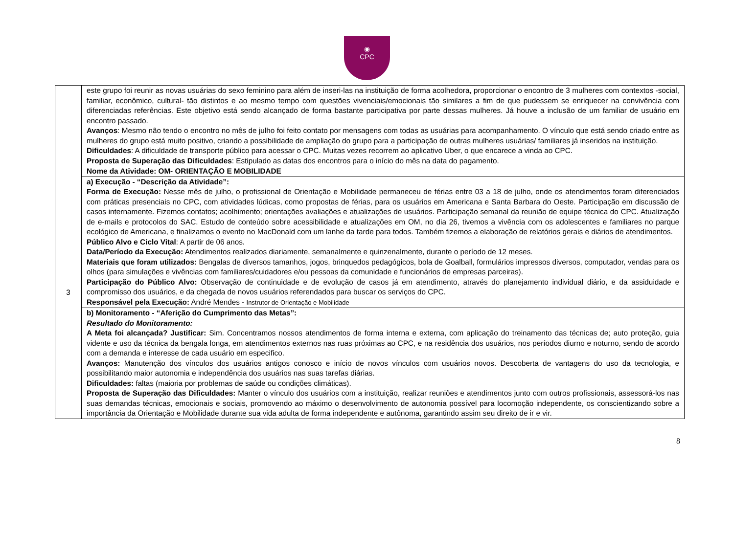◉
CPC
| | este grupo foi reunir as novas usuárias do sexo feminino para além de inseri-las na instituição de forma acolhedora, proporcionar o encontro de 3 mulheres com contextos -social, familiar, econômico, cultural- tão distintos e ao mesmo tempo com questões vivenciais/emocionais tão similares a fim de que pudessem se enriquecer na convivência com diferenciadas referências. Este objetivo está sendo alcançado de forma bastante participativa por parte dessas mulheres. Já houve a inclusão de um familiar de usuário em encontro passado. Avanços : Mesmo não tendo o encontro no mês de julho foi feito contato por mensagens com todas as usuárias para acompanhamento. O vínculo que está sendo criado entre as mulheres do grupo está muito positivo, criando a possibilidade de ampliação do grupo para a participação de outras mulheres usuárias/ familiares já inseridos na instituição. Dificuldades : A dificuldade de transporte público para acessar o CPC. Muitas vezes recorrem ao aplicativo Uber, o que encarece a vinda ao CPC. Proposta de Superação das Dificuldades : Estipulado as datas dos encontros para o início do mês na data do pagamento. |
| 3 | Nome da Atividade: OM- ORIENTAÇÃO E MOBILIDADE |
| | a) Execução - “Descrição da Atividade”: Forma de Execução: Nesse mês de julho, o profissional de Orientação e Mobilidade permaneceu de férias entre 03 a 18 de julho, onde os atendimentos foram diferenciados com práticas presenciais no CPC, com atividades lúdicas, como propostas de férias, para os usuários em Americana e Santa Barbara do Oeste. Participação em discussão de casos internamente. Fizemos contatos; acolhimento; orientações avaliações e atualizações de usuários. Participação semanal da reunião de equipe técnica do CPC. Atualização de e-mails e protocolos do SAC. Estudo de conteúdo sobre acessibilidade e atualizações em OM, no dia 26, tivemos a vivência com os adolescentes e familiares no parque ecológico de Americana, e finalizamos o evento no MacDonald com um lanhe da tarde para todos. Também fizemos a elaboração de relatórios gerais e diários de atendimentos. Público Alvo e Ciclo Vital : A partir de 06 anos. Data/Período da Execução: Atendimentos realizados diariamente, semanalmente e quinzenalmente, durante o período de 12 meses. Materiais que foram utilizados: Bengalas de diversos tamanhos, jogos, brinquedos pedagógicos, bola de Goalball, formulários impressos diversos, computador, vendas para os olhos (para simulações e vivências com familiares/cuidadores e/ou pessoas da comunidade e funcionários de empresas parceiras). Participação do Público Alvo: Observação de continuidade e de evolução de casos já em atendimento, através do planejamento individual diário, e da assiduidade e compromisso dos usuários, e da chegada de novos usuários referendados para buscar os serviços do CPC. Responsável pela Execução: André Mendes - Instrutor de Orientação e Mobilidade |
| | b) Monitoramento - “Aferição do Cumprimento das Metas”: Resultado do Monitoramento: A Meta foi alcançada? Justificar: Sim. Concentramos nossos atendimentos de forma interna e externa, com aplicação do treinamento das técnicas de; auto proteção, guia vidente e uso da técnica da bengala longa, em atendimentos externos nas ruas próximas ao CPC, e na residência dos usuários, nos períodos diurno e noturno, sendo de acordo com a demanda e interesse de cada usuário em especifico. Avanços: Manutenção dos vínculos dos usuários antigos conosco e início de novos vínculos com usuários novos. Descoberta de vantagens do uso da tecnologia, e possibilitando maior autonomia e independência dos usuários nas suas tarefas diárias. Dificuldades: faltas (maioria por problemas de saúde ou condições climáticas). Proposta de Superação das Dificuldades: Manter o vínculo dos usuários com a instituição, realizar reuniões e atendimentos junto com outros profissionais, assessorá-los nas suas demandas técnicas, emocionais e sociais, promovendo ao máximo o desenvolvimento de autonomia possível para locomoção independente, os conscientizando sobre a importância da Orientação e Mobilidade durante sua vida adulta de forma independente e autônoma, garantindo assim seu direito de ir e vir. |
8